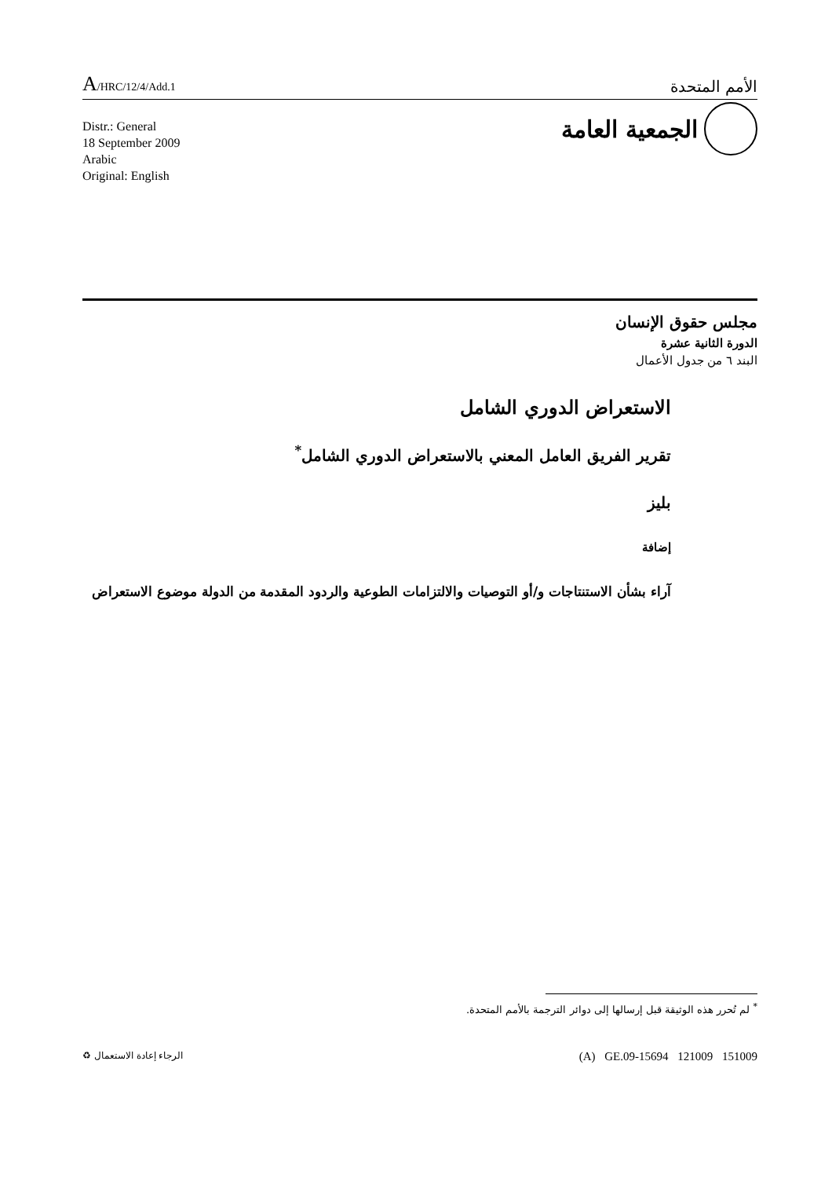A/HRC/12/4/Add.1
الأمم المتحدة
Distr.: General
18 September 2009
Arabic
Original: English
الجمعية العامة
مجلس حقوق الإنسان
الدورة الثانية عشرة
البند ٦ من جدول الأعمال
الاستعراض الدوري الشامل
تقرير الفريق العامل المعني بالاستعراض الدوري الشامل<sup>*</sup>
بليز
إضافة
آراء بشأن الاستنتاجات و/أو التوصيات والالتزامات الطوعية والردود المقدمة من الدولة موضوع الاستعراض
<sup>*</sup> لم تُحرر هذه الوثيقة قبل إرسالها إلى دوائر الترجمة بالأمم المتحدة.
(A) GE.09-15694 121009 151009 الرجاء إعادة الاستعمال ♻